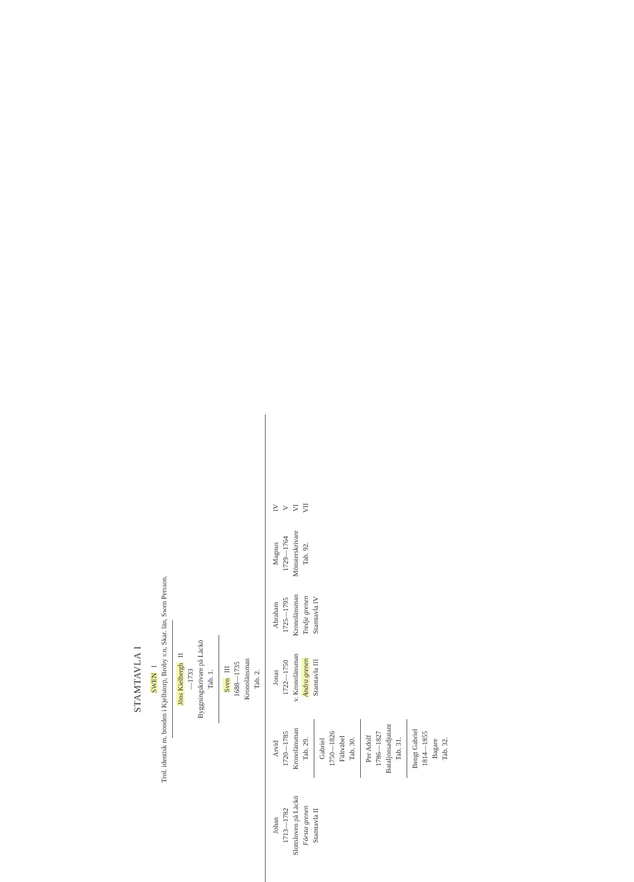STAMTAVLA I
SWEN I
Trol. identisk m. bonden i Kjellstorp, Broby s:n, Skar. län, Swen Persson.
Jöns Kielbergh II
—1733
Byggningskrivare på Läckö
Tab. 1.
Sven III
1688—1735
Kronolänsman
Tab. 2.
Johan
1713—1782
Slottsloven på Läckö
Första grenen
Stamtavla II
Arvid
1720—1785
Kronolänsman
Tab. 29.
Gabriel
1750—1826
Fältväbel
Tab. 30.
Per Adolf
1786—1827
Bataljonsadjutant
Tab. 31.
Bengt Gabriel
1814—1855
Bagare
Tab. 32.
Jonas
1722—1750
v. Kronolänsman
Andra grenen
Stamtavla III
Abraham
1725—1795
Kronolänsman
Tredje grenen
Stamtavla IV
Magnus
1729—1764
Mönsterskrivare
Tab. 92.
IV
V
VI
VII